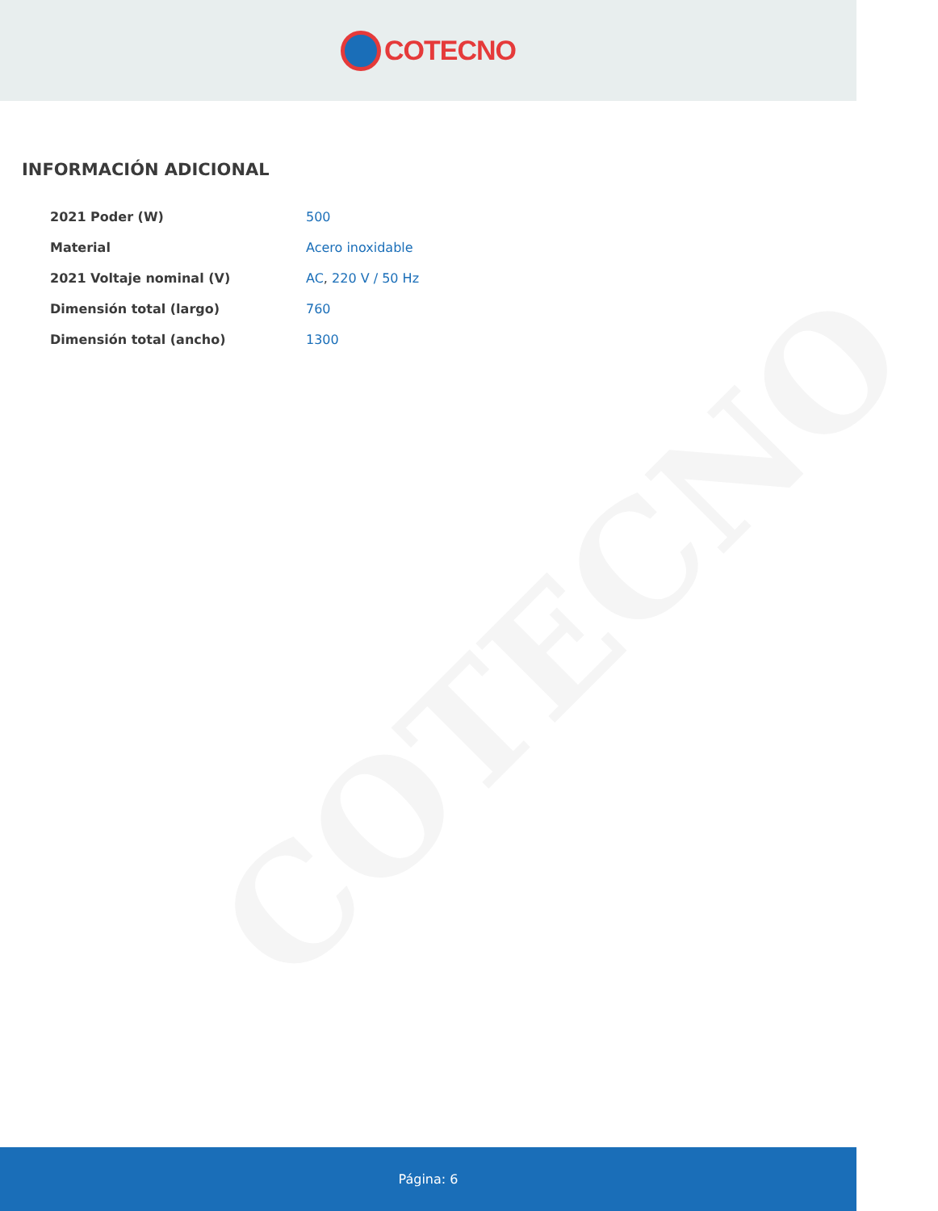COTECNO
COTECNO
INFORMACIÓN ADICIONAL
| 2021 Poder (W) | 500 |
| Material | Acero inoxidable |
| 2021 Voltaje nominal (V) | AC , 220 V / 50 Hz |
| Dimensión total (largo) | 760 |
| Dimensión total (ancho) | 1300 |
Página: 6